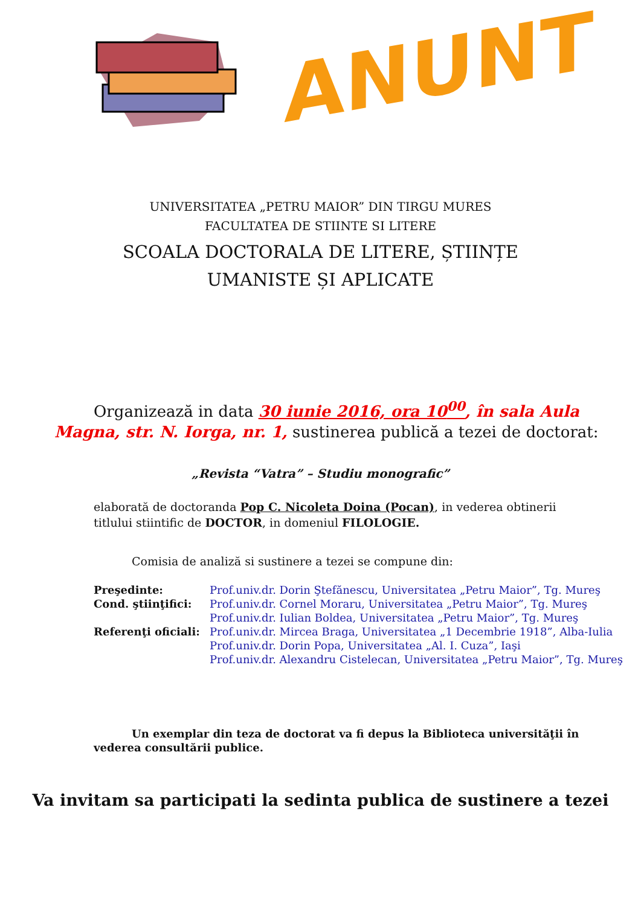ANUNT
UNIVERSITATEA „PETRU MAIOR” DIN TIRGU MURES
FACULTATEA DE STIINTE SI LITERE
SCOALA DOCTORALA DE LITERE, ȘTIINȚE
UMANISTE ȘI APLICATE
Organizează in data 30 iunie 2016, ora 10<sup>00</sup>, în sala Aula Magna, str. N. Iorga, nr. 1, sustinerea publică a tezei de doctorat:
„Revista “Vatra” – Studiu monografic”
elaborată de doctoranda Pop C. Nicoleta Doina (Pocan), in vederea obtinerii titlului stiintific de DOCTOR, in domeniul FILOLOGIE.
Comisia de analiză si sustinere a tezei se compune din:
Preşedinte: Prof.univ.dr. Dorin Ştefănescu, Universitatea „Petru Maior”, Tg. Mureş Cond. ştiinţifici: Prof.univ.dr. Cornel Moraru, Universitatea „Petru Maior”, Tg. Mureş Prof.univ.dr. Iulian Boldea, Universitatea „Petru Maior”, Tg. Mureş Referenţi oficiali: Prof.univ.dr. Mircea Braga, Universitatea „1 Decembrie 1918”, Alba-Iulia Prof.univ.dr. Dorin Popa, Universitatea „Al. I. Cuza”, Iaşi Prof.univ.dr. Alexandru Cistelecan, Universitatea „Petru Maior”, Tg. Mureş
Un exemplar din teza de doctorat va fi depus la Biblioteca universităţii în vederea consultării publice.
Va invitam sa participati la sedinta publica de sustinere a tezei